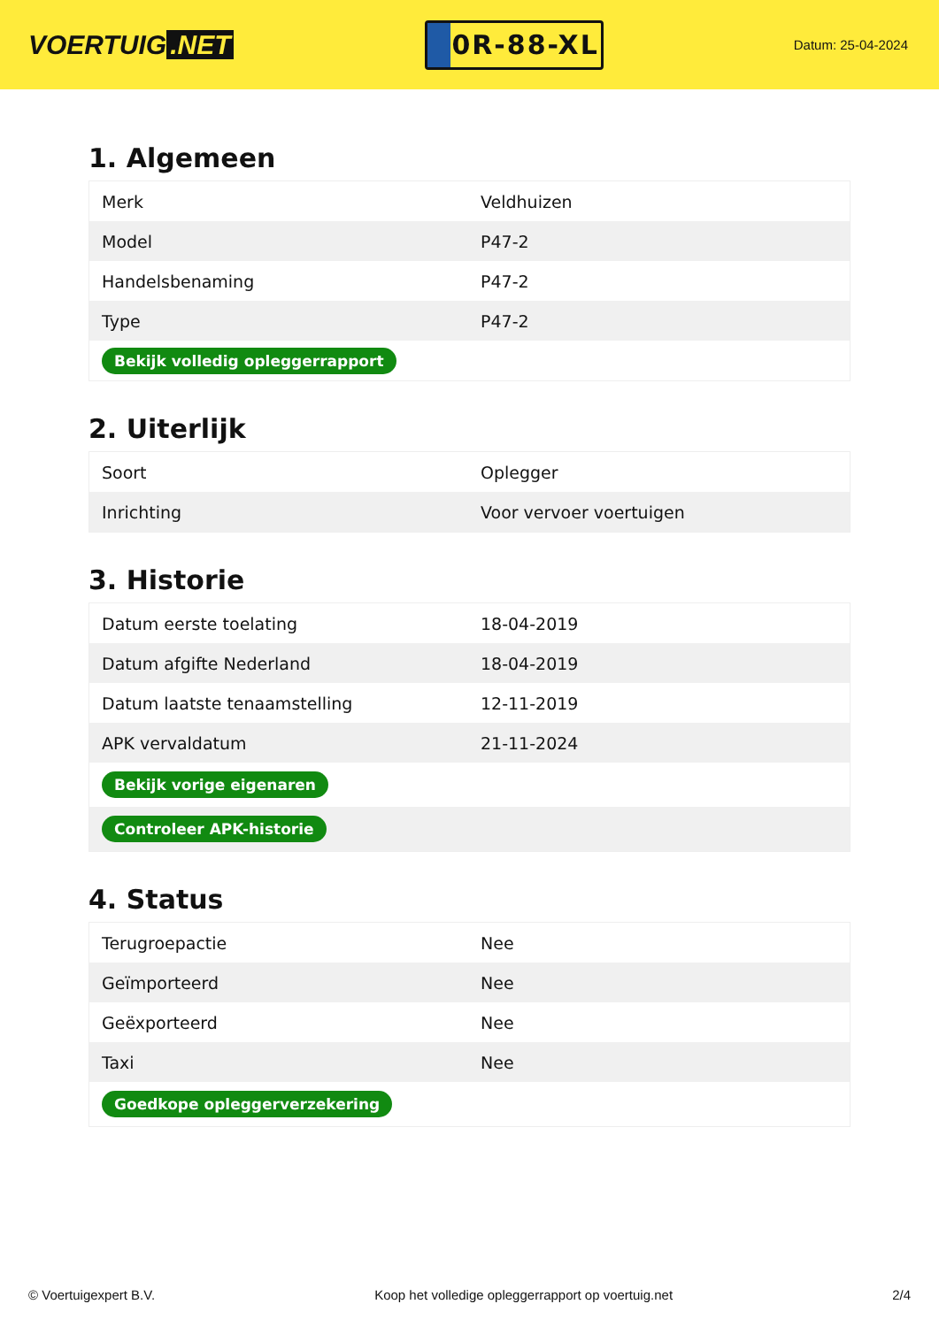VOERTUIG.NET
0R-88-XL
Datum: 25-04-2024
1. Algemeen
| Merk | Veldhuizen |
| Model | P47-2 |
| Handelsbenaming | P47-2 |
| Type | P47-2 |
| Bekijk volledig opleggerrapport | |
2. Uiterlijk
| Soort | Oplegger |
| Inrichting | Voor vervoer voertuigen |
3. Historie
| Datum eerste toelating | 18-04-2019 |
| Datum afgifte Nederland | 18-04-2019 |
| Datum laatste tenaamstelling | 12-11-2019 |
| APK vervaldatum | 21-11-2024 |
| Bekijk vorige eigenaren | |
| Controleer APK-historie | |
4. Status
| Terugroepactie | Nee |
| Geïmporteerd | Nee |
| Geëxporteerd | Nee |
| Taxi | Nee |
| Goedkope opleggerverzekering | |
© Voertuigexpert B.V. Koop het volledige opleggerrapport op voertuig.net 2/4